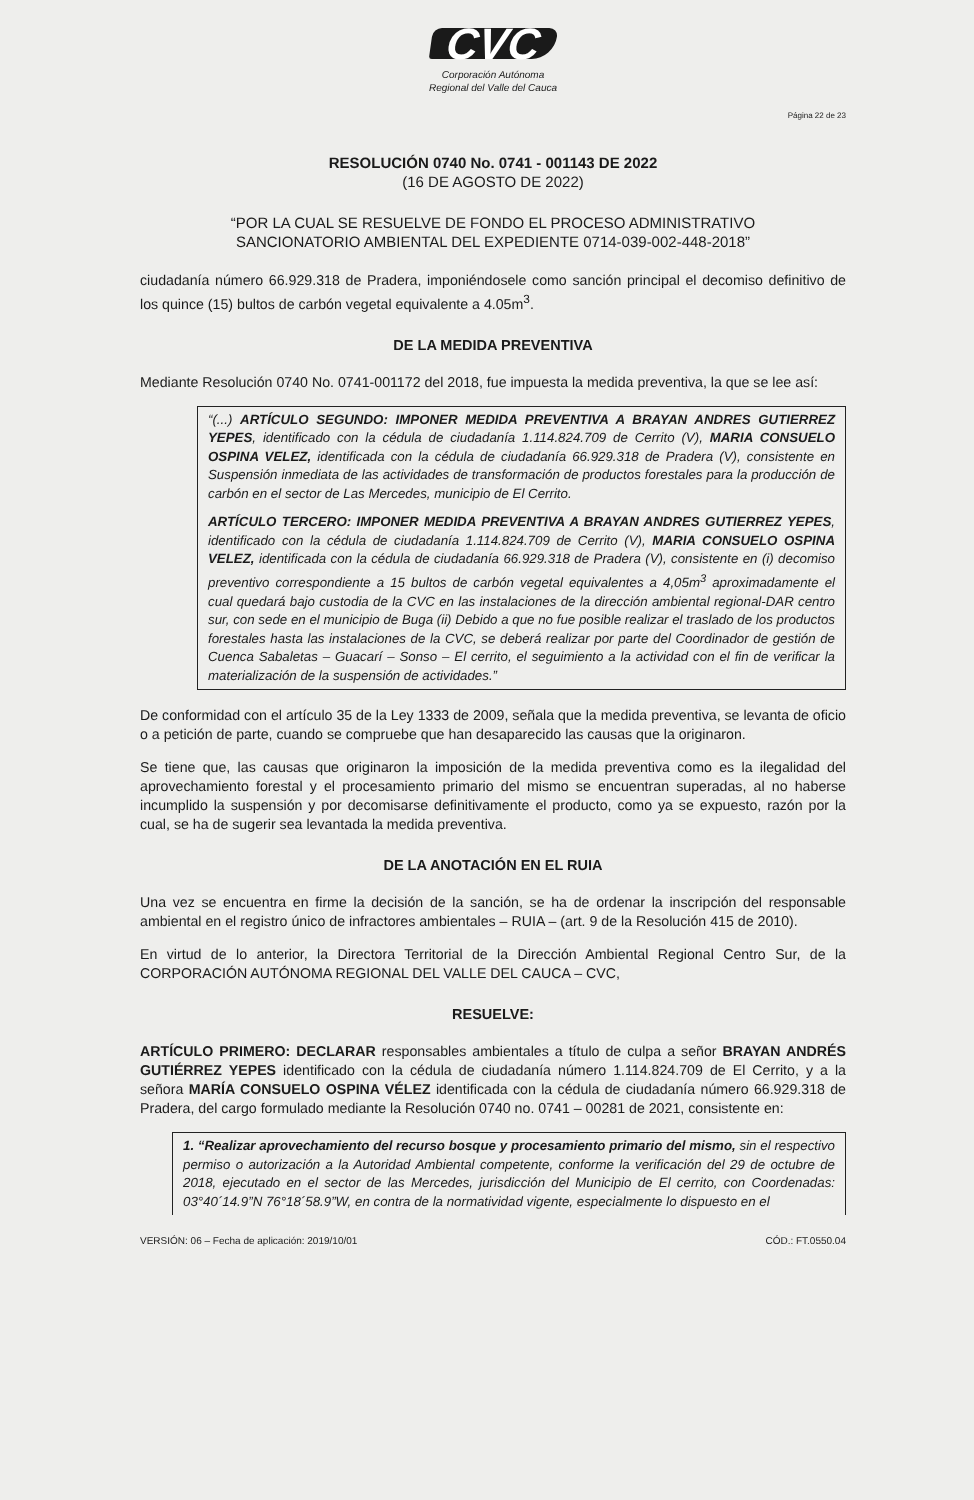CVC
Corporación Autónoma
Regional del Valle del Cauca
Página 22 de 23
RESOLUCIÓN 0740 No. 0741 - 001143 DE 2022
(16 DE AGOSTO DE 2022)
“POR LA CUAL SE RESUELVE DE FONDO EL PROCESO ADMINISTRATIVO
SANCIONATORIO AMBIENTAL DEL EXPEDIENTE 0714-039-002-448-2018”
ciudadanía número 66.929.318 de Pradera, imponiéndosele como sanción principal el decomiso definitivo de los quince (15) bultos de carbón vegetal equivalente a 4.05m<sup>3</sup>.
DE LA MEDIDA PREVENTIVA
Mediante Resolución 0740 No. 0741-001172 del 2018, fue impuesta la medida preventiva, la que se lee así:
“(...) ARTÍCULO SEGUNDO: IMPONER MEDIDA PREVENTIVA A BRAYAN ANDRES GUTIERREZ YEPES, identificado con la cédula de ciudadanía 1.114.824.709 de Cerrito (V), MARIA CONSUELO OSPINA VELEZ, identificada con la cédula de ciudadanía 66.929.318 de Pradera (V), consistente en Suspensión inmediata de las actividades de transformación de productos forestales para la producción de carbón en el sector de Las Mercedes, municipio de El Cerrito.
ARTÍCULO TERCERO: IMPONER MEDIDA PREVENTIVA A BRAYAN ANDRES GUTIERREZ YEPES, identificado con la cédula de ciudadanía 1.114.824.709 de Cerrito (V), MARIA CONSUELO OSPINA VELEZ, identificada con la cédula de ciudadanía 66.929.318 de Pradera (V), consistente en (i) decomiso preventivo correspondiente a 15 bultos de carbón vegetal equivalentes a 4,05m<sup>3</sup> aproximadamente el cual quedará bajo custodia de la CVC en las instalaciones de la dirección ambiental regional-DAR centro sur, con sede en el municipio de Buga (ii) Debido a que no fue posible realizar el traslado de los productos forestales hasta las instalaciones de la CVC, se deberá realizar por parte del Coordinador de gestión de Cuenca Sabaletas – Guacarí – Sonso – El cerrito, el seguimiento a la actividad con el fin de verificar la materialización de la suspensión de actividades.”
De conformidad con el artículo 35 de la Ley 1333 de 2009, señala que la medida preventiva, se levanta de oficio o a petición de parte, cuando se compruebe que han desaparecido las causas que la originaron.
Se tiene que, las causas que originaron la imposición de la medida preventiva como es la ilegalidad del aprovechamiento forestal y el procesamiento primario del mismo se encuentran superadas, al no haberse incumplido la suspensión y por decomisarse definitivamente el producto, como ya se expuesto, razón por la cual, se ha de sugerir sea levantada la medida preventiva.
DE LA ANOTACIÓN EN EL RUIA
Una vez se encuentra en firme la decisión de la sanción, se ha de ordenar la inscripción del responsable ambiental en el registro único de infractores ambientales – RUIA – (art. 9 de la Resolución 415 de 2010).
En virtud de lo anterior, la Directora Territorial de la Dirección Ambiental Regional Centro Sur, de la CORPORACIÓN AUTÓNOMA REGIONAL DEL VALLE DEL CAUCA – CVC,
RESUELVE:
ARTÍCULO PRIMERO: DECLARAR responsables ambientales a título de culpa a señor BRAYAN ANDRÉS GUTIÉRREZ YEPES identificado con la cédula de ciudadanía número 1.114.824.709 de El Cerrito, y a la señora MARÍA CONSUELO OSPINA VÉLEZ identificada con la cédula de ciudadanía número 66.929.318 de Pradera, del cargo formulado mediante la Resolución 0740 no. 0741 – 00281 de 2021, consistente en:
1. “Realizar aprovechamiento del recurso bosque y procesamiento primario del mismo, sin el respectivo permiso o autorización a la Autoridad Ambiental competente, conforme la verificación del 29 de octubre de 2018, ejecutado en el sector de las Mercedes, jurisdicción del Municipio de El cerrito, con Coordenadas: 03°40´14.9”N 76°18´58.9”W, en contra de la normatividad vigente, especialmente lo dispuesto en el
VERSIÓN: 06 – Fecha de aplicación: 2019/10/01 CÓD.: FT.0550.04